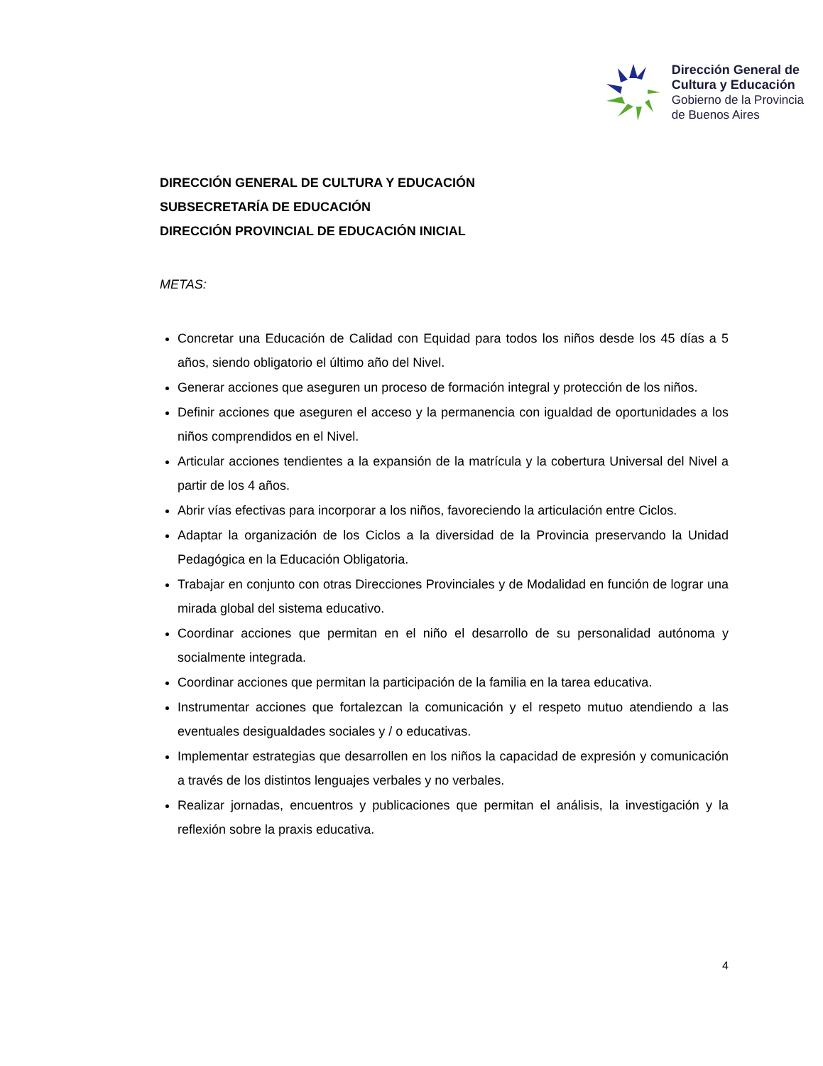Dirección General de
Cultura y Educación
Gobierno de la Provincia
de Buenos Aires
DIRECCIÓN GENERAL DE CULTURA Y EDUCACIÓN
SUBSECRETARÍA DE EDUCACIÓN
DIRECCIÓN PROVINCIAL DE EDUCACIÓN INICIAL
METAS:
Concretar una Educación de Calidad con Equidad para todos los niños desde los 45 días a 5 años, siendo obligatorio el último año del Nivel.
Generar acciones que aseguren un proceso de formación integral y protección de los niños.
Definir acciones que aseguren el acceso y la permanencia con igualdad de oportunidades a los niños comprendidos en el Nivel.
Articular acciones tendientes a la expansión de la matrícula y la cobertura Universal del Nivel a partir de los 4 años.
Abrir vías efectivas para incorporar a los niños, favoreciendo la articulación entre Ciclos.
Adaptar la organización de los Ciclos a la diversidad de la Provincia preservando la Unidad Pedagógica en la Educación Obligatoria.
Trabajar en conjunto con otras Direcciones Provinciales y de Modalidad en función de lograr una mirada global del sistema educativo.
Coordinar acciones que permitan en el niño el desarrollo de su personalidad autónoma y socialmente integrada.
Coordinar acciones que permitan la participación de la familia en la tarea educativa.
Instrumentar acciones que fortalezcan la comunicación y el respeto mutuo atendiendo a las eventuales desigualdades sociales y / o educativas.
Implementar estrategias que desarrollen en los niños la capacidad de expresión y comunicación a través de los distintos lenguajes verbales y no verbales.
Realizar jornadas, encuentros y publicaciones que permitan el análisis, la investigación y la reflexión sobre la praxis educativa.
4